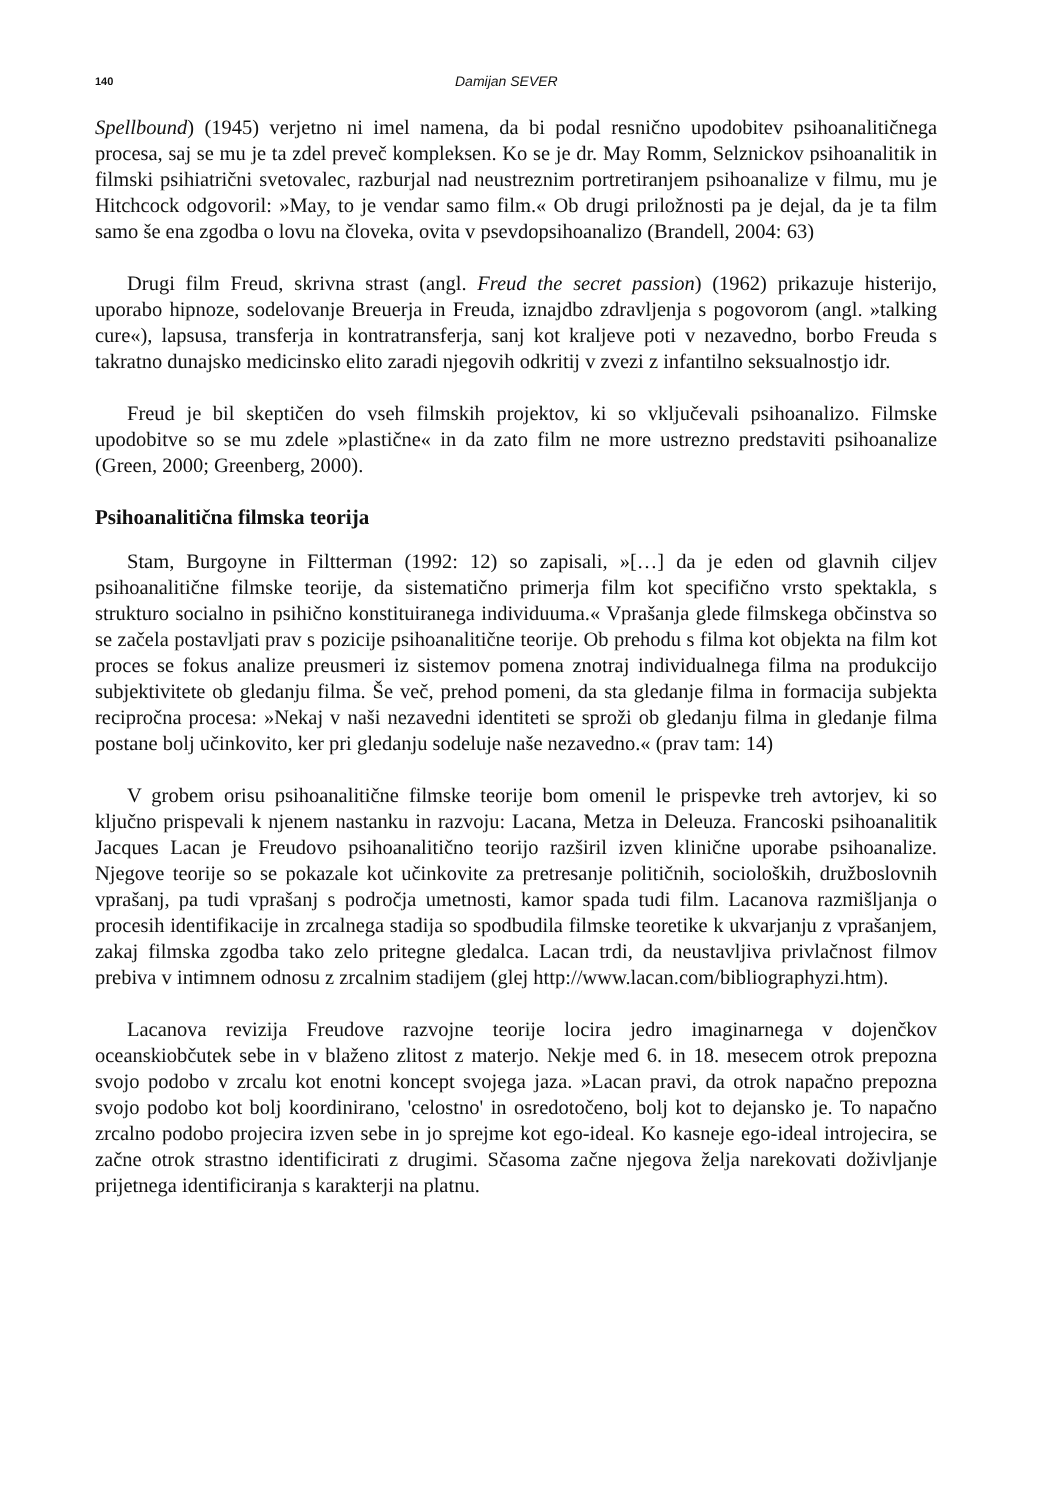140 Damijan SEVER
Spellbound) (1945) verjetno ni imel namena, da bi podal resnično upodobitev psihoanalitičnega procesa, saj se mu je ta zdel preveč kompleksen. Ko se je dr. May Romm, Selznickov psihoanalitik in filmski psihiatrični svetovalec, razburjal nad neustreznim portretiranjem psihoanalize v filmu, mu je Hitchcock odgovoril: »May, to je vendar samo film.« Ob drugi priložnosti pa je dejal, da je ta film samo še ena zgodba o lovu na človeka, ovita v psevdopsihoanalizo (Brandell, 2004: 63)
Drugi film Freud, skrivna strast (angl. Freud the secret passion) (1962) prikazuje histerijo, uporabo hipnoze, sodelovanje Breuerja in Freuda, iznajdbo zdravljenja s pogovorom (angl. »talking cure«), lapsusa, transferja in kontratransferja, sanj kot kraljeve poti v nezavedno, borbo Freuda s takratno dunajsko medicinsko elito zaradi njegovih odkritij v zvezi z infantilno seksualnostjo idr.
Freud je bil skeptičen do vseh filmskih projektov, ki so vključevali psihoanalizo. Filmske upodobitve so se mu zdele »plastične« in da zato film ne more ustrezno predstaviti psihoanalize (Green, 2000; Greenberg, 2000).
Psihoanalitična filmska teorija
Stam, Burgoyne in Filtterman (1992: 12) so zapisali, »[…] da je eden od glavnih ciljev psihoanalitične filmske teorije, da sistematično primerja film kot specifično vrsto spektakla, s strukturo socialno in psihično konstituiranega individuuma.« Vprašanja glede filmskega občinstva so se začela postavljati prav s pozicije psihoanalitične teorije. Ob prehodu s filma kot objekta na film kot proces se fokus analize preusmeri iz sistemov pomena znotraj individualnega filma na produkcijo subjektivitete ob gledanju filma. Še več, prehod pomeni, da sta gledanje filma in formacija subjekta recipročna procesa: »Nekaj v naši nezavedni identiteti se sproži ob gledanju filma in gledanje filma postane bolj učinkovito, ker pri gledanju sodeluje naše nezavedno.« (prav tam: 14)
V grobem orisu psihoanalitične filmske teorije bom omenil le prispevke treh avtorjev, ki so ključno prispevali k njenem nastanku in razvoju: Lacana, Metza in Deleuza. Francoski psihoanalitik Jacques Lacan je Freudovo psihoanalitično teorijo razširil izven klinične uporabe psihoanalize. Njegove teorije so se pokazale kot učinkovite za pretresanje političnih, socioloških, družboslovnih vprašanj, pa tudi vprašanj s področja umetnosti, kamor spada tudi film. Lacanova razmišljanja o procesih identifikacije in zrcalnega stadija so spodbudila filmske teoretike k ukvarjanju z vprašanjem, zakaj filmska zgodba tako zelo pritegne gledalca. Lacan trdi, da neustavljiva privlačnost filmov prebiva v intimnem odnosu z zrcalnim stadijem (glej http://www.lacan.com/bibliographyzi.htm).
Lacanova revizija Freudove razvojne teorije locira jedro imaginarnega v dojenčkov oceanskiobčutek sebe in v blaženo zlitost z materjo. Nekje med 6. in 18. mesecem otrok prepozna svojo podobo v zrcalu kot enotni koncept svojega jaza. »Lacan pravi, da otrok napačno prepozna svojo podobo kot bolj koordinirano, 'celostno' in osredotočeno, bolj kot to dejansko je. To napačno zrcalno podobo projecira izven sebe in jo sprejme kot ego-ideal. Ko kasneje ego-ideal introjecira, se začne otrok strastno identificirati z drugimi. Sčasoma začne njegova želja narekovati doživljanje prijetnega identificiranja s karakterji na platnu.